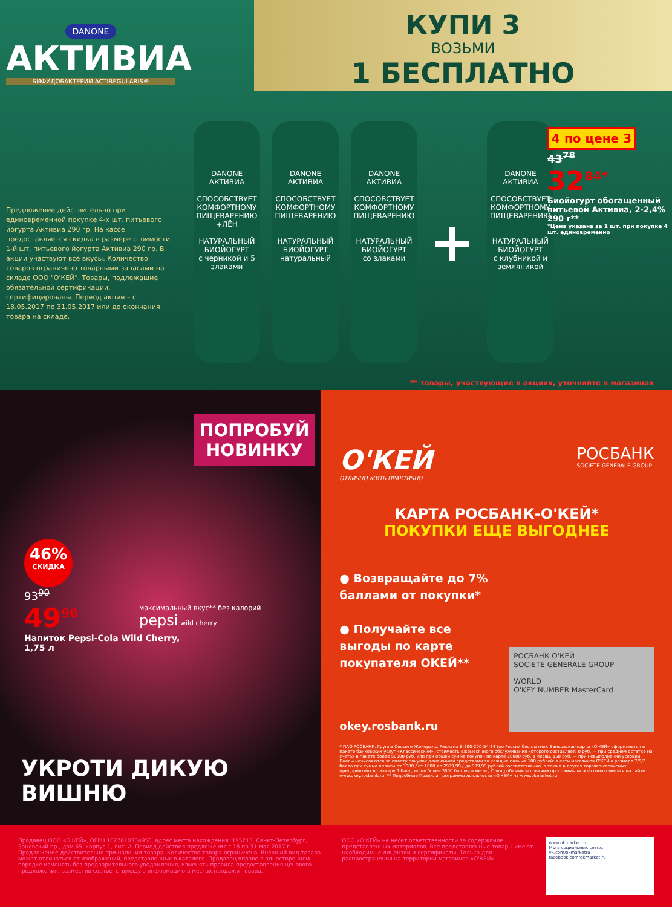DANONE
АКТИВИА
БИФИДОБАКТЕРИИ ACTIREGULARIS®
КУПИ 3
ВОЗЬМИ
1 БЕСПЛАТНО
Предложение действительно при единовременной покупке 4-х шт. питьевого йогурта Активиа 290 гр. На кассе предоставляется скидка в размере стоимости 1-й шт. питьевого йогурта Активиа 290 гр. В акции участвуют все вкусы. Количество товаров ограничено товарными запасами на складе ООО "О'КЕЙ". Товары, подлежащие обязательной сертификации, сертифицированы. Период акции – с 18.05.2017 по 31.05.2017 или до окончания товара на складе.
DANONE
АКТИВИА
СПОСОБСТВУЕТ КОМФОРТНОМУ ПИЩЕВАРЕНИЮ
+ЛЁН
НАТУРАЛЬНЫЙ БИОЙОГУРТ
с черникой и 5 злаками
DANONE
АКТИВИА
СПОСОБСТВУЕТ КОМФОРТНОМУ ПИЩЕВАРЕНИЮ
НАТУРАЛЬНЫЙ БИОЙОГУРТ
натуральный
DANONE
АКТИВИА
СПОСОБСТВУЕТ КОМФОРТНОМУ ПИЩЕВАРЕНИЮ
НАТУРАЛЬНЫЙ БИОЙОГУРТ
со злаками
+
DANONE
АКТИВИА
СПОСОБСТВУЕТ КОМФОРТНОМУ ПИЩЕВАРЕНИЮ
НАТУРАЛЬНЫЙ БИОЙОГУРТ
с клубникой и земляникой
4 по цене 3
43<sup>78</sup>
32<sup>84*</sup>
Биойогурт обогащенный питьевой Активиа, 2-2,4% 290 г**
*Цена указана за 1 шт. при покупке 4 шт. единовременно
** товары, участвующие в акциях, уточняйте в магазинах
ПОПРОБУЙ НОВИНКУ
46%
СКИДКА
93<sup>90</sup>
49<sup>90</sup>
Напиток Pepsi-Cola Wild Cherry,
1,75 л
максимальный вкус** без калорий
pepsi wild cherry
УКРОТИ ДИКУЮ ВИШНЮ
О'КЕЙ
ОТЛИЧНО ЖИТЬ ПРАКТИЧНО
РОСБАНК
SOCIETE GENERALE GROUP
КАРТА РОСБАНК-О'КЕЙ*
ПОКУПКИ ЕЩЕ ВЫГОДНЕЕ
● Возвращайте до 7%
баллами от покупки*
● Получайте все
выгоды по карте
покупателя ОКЕЙ**
РОСБАНК О'КЕЙ
SOCIETE GENERALE GROUP
WORLD
O'KEY NUMBER MasterCard
okey.rosbank.ru
* ПАО РОСБАНК. Группа Сосьете Женераль. Реклама 8-800-200-54-34 (по России бесплатно). Банковская карта «О'КЕЙ» оформляется в пакете банковских услуг «Классический», стоимость ежемесячного обслуживания которого составляет: 0 руб. — при среднем остатке на счетах в пакете более 50000 руб. или при общей сумме покупок по карте 10000 руб. в месяц, 150 руб. — при невыполнении условий. Баллы начисляются за оплату покупок денежными средствами за каждые полные 100 рублей: в сети магазинов О'КЕЙ в размере 7/5/2 балла при сумме оплаты от 3000 / от 1800 до 2999,99 / до 999,99 рублей соответственно, а также в других торгово-сервисных предприятиях в размере 1 балл, но не более 3000 баллов в месяц. С подробными условиями программы можно ознакомиться на сайте www.okey.rosbank.ru. ** Подробные Правила программы лояльности «О'КЕЙ» на www.okmarket.ru
Продавец ООО «О'КЕЙ», ОГРН 1027810304950, адрес места нахождения: 195213, Санкт-Петербург, Заневский пр., дом 65, корпус 1, лит. А. Период действия предложения с 18 по 31 мая 2017 г. Предложение действительно при наличии товара. Количество товара ограничено. Внешний вид товара может отличаться от изображений, представленных в каталоге. Продавец вправе в одностороннем порядке изменять без предварительного уведомления, изменять правила предоставления ценового предложения, разместив соответствующую информацию в местах продажи товара.
ООО «О'КЕЙ» не несет ответственности за содержание представленных материалов. Все представленные товары имеют необходимые лицензии и сертификаты. Только для распространения на территории магазинов «О'КЕЙ».
www.okmarket.ru
Мы в социальных сетях:
vk.com/okmarketru
facebook.com/okmarket.ru